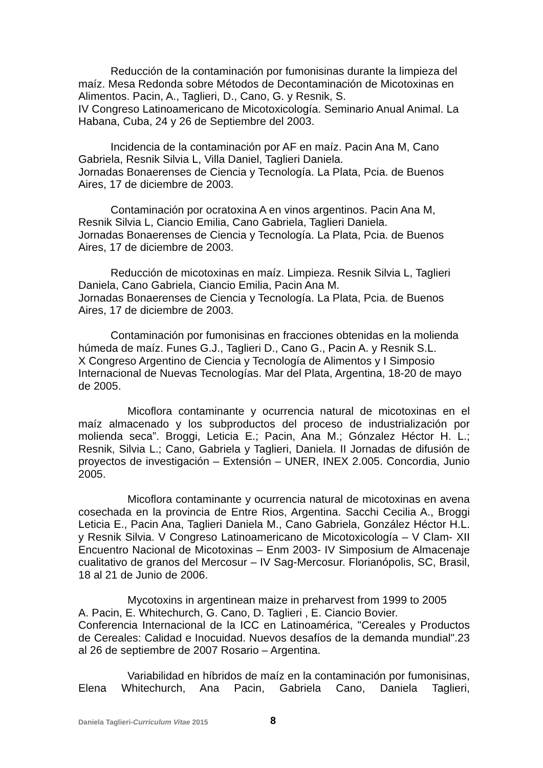Reducción de la contaminación por fumonisinas durante la limpieza del maíz. Mesa Redonda sobre Métodos de Decontaminación de Micotoxinas en Alimentos. Pacin, A., Taglieri, D., Cano, G. y Resnik, S.
IV Congreso Latinoamericano de Micotoxicología. Seminario Anual Animal. La Habana, Cuba, 24 y 26 de Septiembre del 2003.
Incidencia de la contaminación por AF en maíz. Pacin Ana M, Cano Gabriela, Resnik Silvia L, Villa Daniel, Taglieri Daniela.
Jornadas Bonaerenses de Ciencia y Tecnología. La Plata, Pcia. de Buenos Aires, 17 de diciembre de 2003.
Contaminación por ocratoxina A en vinos argentinos. Pacin Ana M, Resnik Silvia L, Ciancio Emilia, Cano Gabriela, Taglieri Daniela.
Jornadas Bonaerenses de Ciencia y Tecnología. La Plata, Pcia. de Buenos Aires, 17 de diciembre de 2003.
Reducción de micotoxinas en maíz. Limpieza. Resnik Silvia L, Taglieri Daniela, Cano Gabriela, Ciancio Emilia, Pacin Ana M.
Jornadas Bonaerenses de Ciencia y Tecnología. La Plata, Pcia. de Buenos Aires, 17 de diciembre de 2003.
Contaminación por fumonisinas en fracciones obtenidas en la molienda húmeda de maíz. Funes G.J., Taglieri D., Cano G., Pacin A. y Resnik S.L.
X Congreso Argentino de Ciencia y Tecnología de Alimentos y I Simposio Internacional de Nuevas Tecnologías. Mar del Plata, Argentina, 18-20 de mayo de 2005.
Micoflora contaminante y ocurrencia natural de micotoxinas en el maíz almacenado y los subproductos del proceso de industrialización por molienda seca”. Broggi, Leticia E.; Pacin, Ana M.; Gónzalez Héctor H. L.; Resnik, Silvia L.; Cano, Gabriela y Taglieri, Daniela. II Jornadas de difusión de proyectos de investigación – Extensión – UNER, INEX 2.005. Concordia, Junio 2005.
Micoflora contaminante y ocurrencia natural de micotoxinas en avena cosechada en la provincia de Entre Rios, Argentina. Sacchi Cecilia A., Broggi Leticia E., Pacin Ana, Taglieri Daniela M., Cano Gabriela, González Héctor H.L. y Resnik Silvia. V Congreso Latinoamericano de Micotoxicología – V Clam- XII Encuentro Nacional de Micotoxinas – Enm 2003- IV Simposium de Almacenaje cualitativo de granos del Mercosur – IV Sag-Mercosur. Florianópolis, SC, Brasil, 18 al 21 de Junio de 2006.
Mycotoxins in argentinean maize in preharvest from 1999 to 2005
A. Pacin, E. Whitechurch, G. Cano, D. Taglieri , E. Ciancio Bovier.
Conferencia Internacional de la ICC en Latinoamérica, "Cereales y Productos de Cereales: Calidad e Inocuidad. Nuevos desafíos de la demanda mundial".23 al 26 de septiembre de 2007 Rosario – Argentina.
Variabilidad en híbridos de maíz en la contaminación por fumonisinas, Elena Whitechurch, Ana Pacin, Gabriela Cano, Daniela Taglieri,
Daniela Taglieri-Curriculum Vitae 2015 8